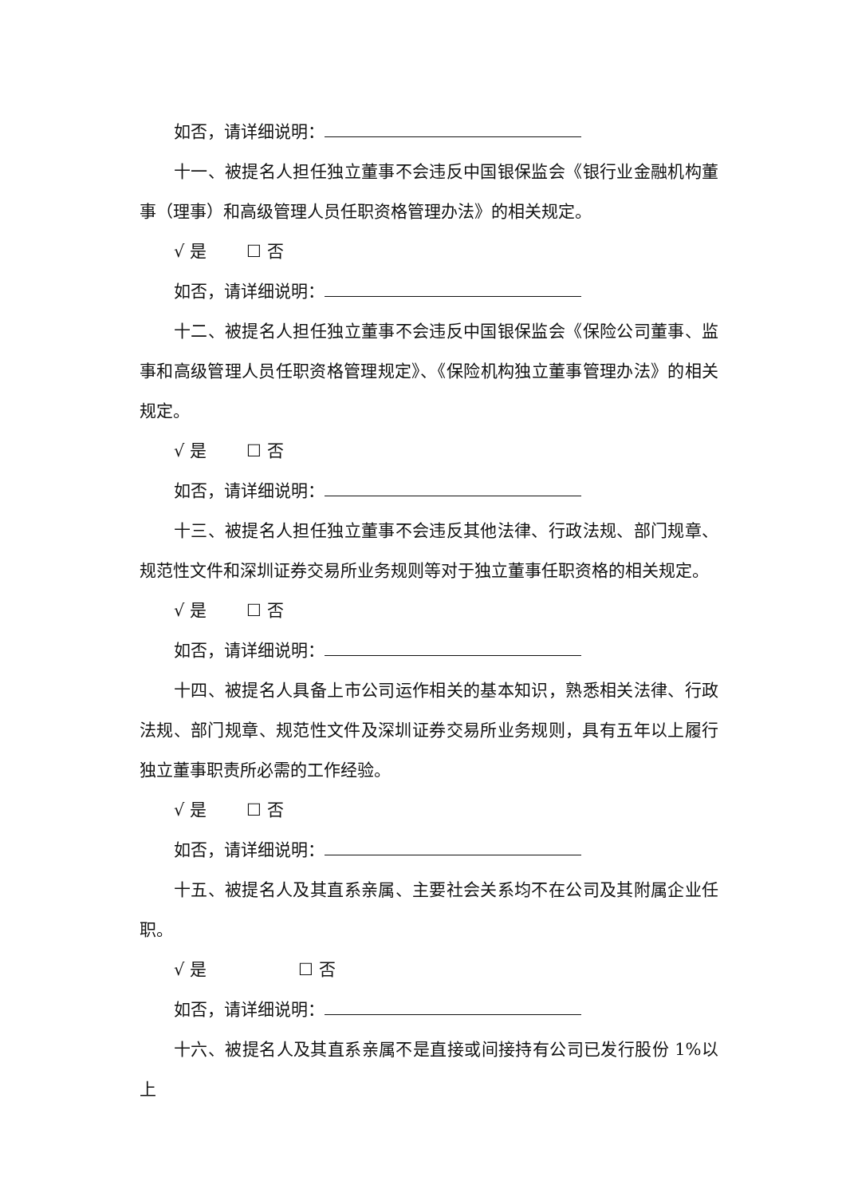如否，请详细说明：
十一、被提名人担任独立董事不会违反中国银保监会《银行业金融机构董事（理事）和高级管理人员任职资格管理办法》的相关规定。
√ 是 ☐ 否
如否，请详细说明：
十二、被提名人担任独立董事不会违反中国银保监会《保险公司董事、监事和高级管理人员任职资格管理规定》、《保险机构独立董事管理办法》的相关规定。
√ 是 ☐ 否
如否，请详细说明：
十三、被提名人担任独立董事不会违反其他法律、行政法规、部门规章、规范性文件和深圳证券交易所业务规则等对于独立董事任职资格的相关规定。
√ 是 ☐ 否
如否，请详细说明：
十四、被提名人具备上市公司运作相关的基本知识，熟悉相关法律、行政法规、部门规章、规范性文件及深圳证券交易所业务规则，具有五年以上履行独立董事职责所必需的工作经验。
√ 是 ☐ 否
如否，请详细说明：
十五、被提名人及其直系亲属、主要社会关系均不在公司及其附属企业任职。
√ 是 ☐ 否
如否，请详细说明：
十六、被提名人及其直系亲属不是直接或间接持有公司已发行股份 1%以上